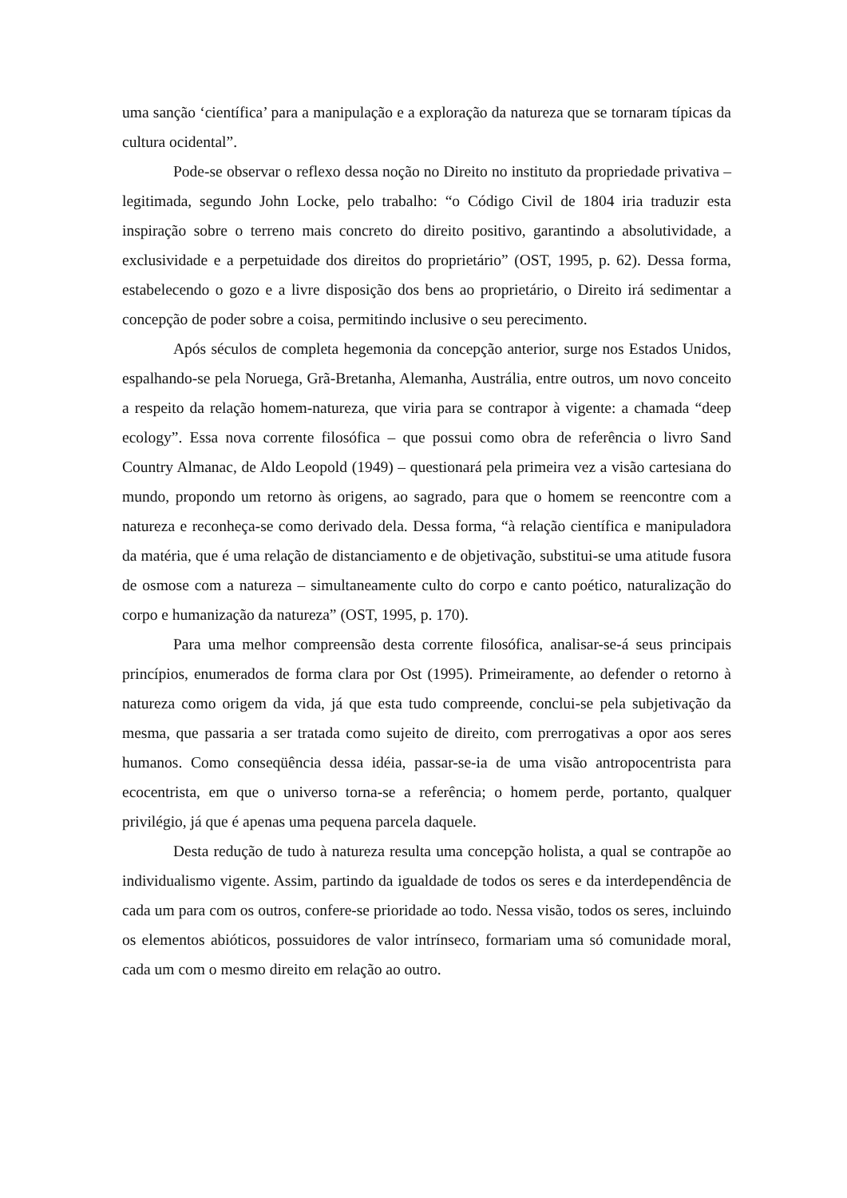uma sanção ‘científica’ para a manipulação e a exploração da natureza que se tornaram típicas da cultura ocidental”.
Pode-se observar o reflexo dessa noção no Direito no instituto da propriedade privativa – legitimada, segundo John Locke, pelo trabalho: “o Código Civil de 1804 iria traduzir esta inspiração sobre o terreno mais concreto do direito positivo, garantindo a absolutividade, a exclusividade e a perpetuidade dos direitos do proprietário” (OST, 1995, p. 62). Dessa forma, estabelecendo o gozo e a livre disposição dos bens ao proprietário, o Direito irá sedimentar a concepção de poder sobre a coisa, permitindo inclusive o seu perecimento.
Após séculos de completa hegemonia da concepção anterior, surge nos Estados Unidos, espalhando-se pela Noruega, Grã-Bretanha, Alemanha, Austrália, entre outros, um novo conceito a respeito da relação homem-natureza, que viria para se contrapor à vigente: a chamada “deep ecology”. Essa nova corrente filosófica – que possui como obra de referência o livro Sand Country Almanac, de Aldo Leopold (1949) – questionará pela primeira vez a visão cartesiana do mundo, propondo um retorno às origens, ao sagrado, para que o homem se reencontre com a natureza e reconheça-se como derivado dela. Dessa forma, “à relação científica e manipuladora da matéria, que é uma relação de distanciamento e de objetivação, substitui-se uma atitude fusora de osmose com a natureza – simultaneamente culto do corpo e canto poético, naturalização do corpo e humanização da natureza” (OST, 1995, p. 170).
Para uma melhor compreensão desta corrente filosófica, analisar-se-á seus principais princípios, enumerados de forma clara por Ost (1995). Primeiramente, ao defender o retorno à natureza como origem da vida, já que esta tudo compreende, conclui-se pela subjetivação da mesma, que passaria a ser tratada como sujeito de direito, com prerrogativas a opor aos seres humanos. Como conseqüência dessa idéia, passar-se-ia de uma visão antropocentrista para ecocentrista, em que o universo torna-se a referência; o homem perde, portanto, qualquer privilégio, já que é apenas uma pequena parcela daquele.
Desta redução de tudo à natureza resulta uma concepção holista, a qual se contrapõe ao individualismo vigente. Assim, partindo da igualdade de todos os seres e da interdependência de cada um para com os outros, confere-se prioridade ao todo. Nessa visão, todos os seres, incluindo os elementos abióticos, possuidores de valor intrínseco, formariam uma só comunidade moral, cada um com o mesmo direito em relação ao outro.